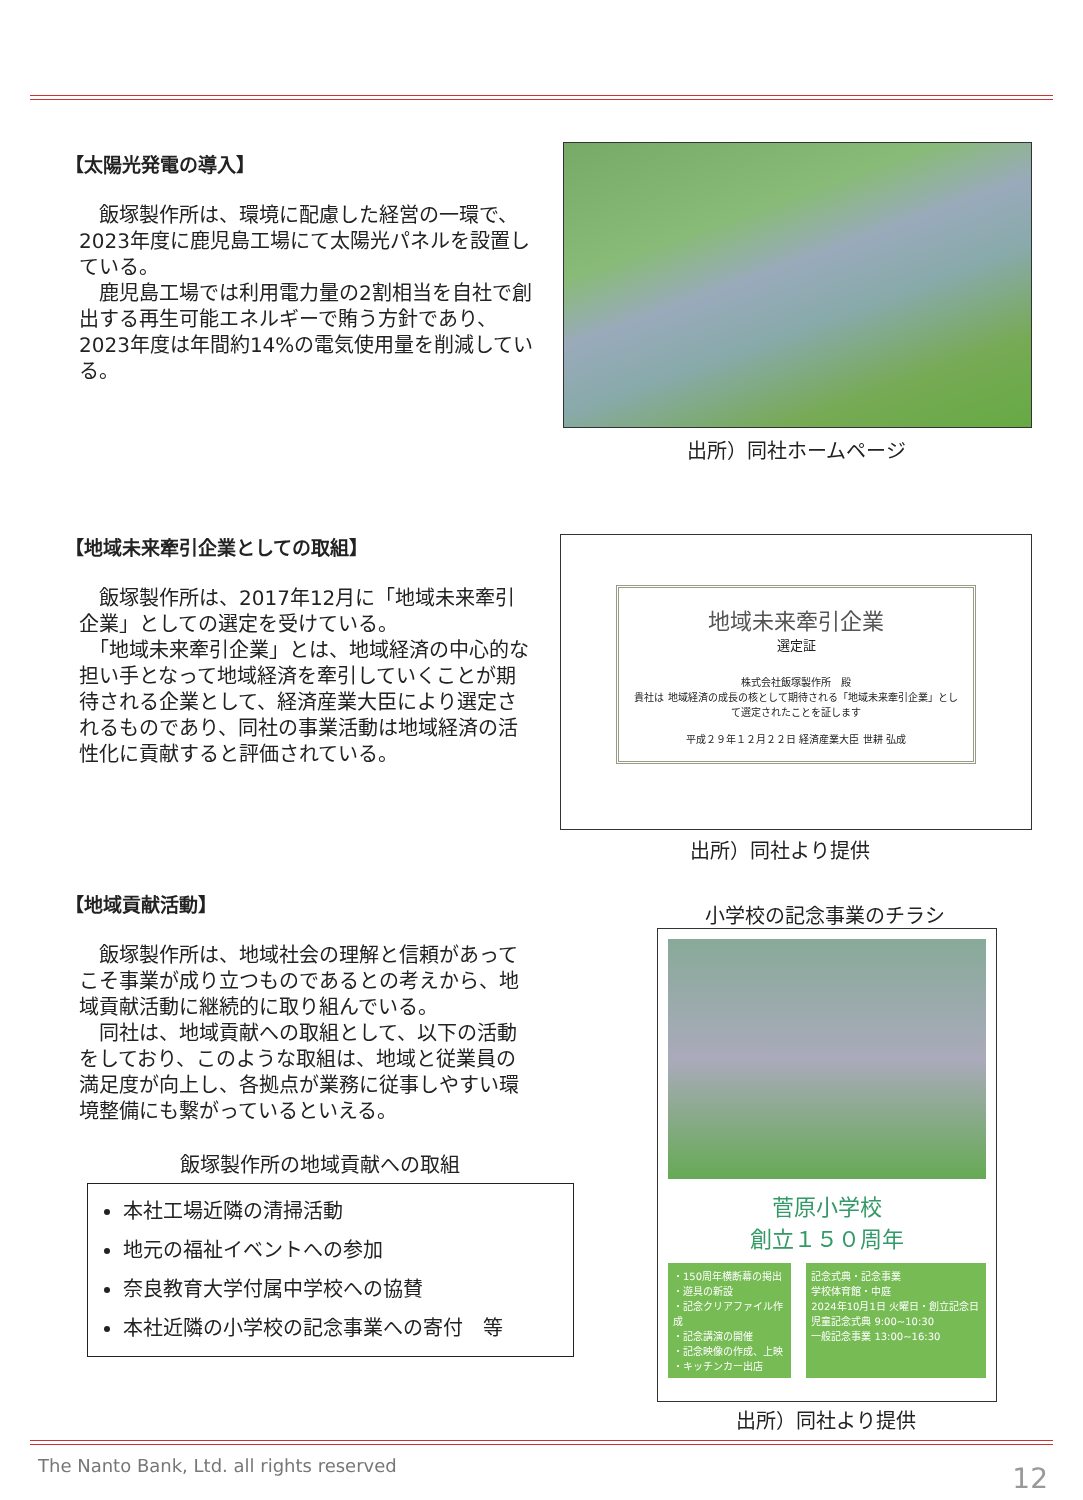【太陽光発電の導入】
　飯塚製作所は、環境に配慮した経営の一環で、2023年度に鹿児島工場にて太陽光パネルを設置している。
　鹿児島工場では利用電力量の2割相当を自社で創出する再生可能エネルギーで賄う方針であり、2023年度は年間約14%の電気使用量を削減している。
出所）同社ホームページ
【地域未来牽引企業としての取組】
　飯塚製作所は、2017年12月に「地域未来牽引企業」としての選定を受けている。
　「地域未来牽引企業」とは、地域経済の中心的な担い手となって地域経済を牽引していくことが期待される企業として、経済産業大臣により選定されるものであり、同社の事業活動は地域経済の活性化に貢献すると評価されている。
地域未来牽引企業
選定証
株式会社飯塚製作所　殿
貴社は 地域経済の成長の核として期待される「地域未来牽引企業」として選定されたことを証します
平成２９年１２月２２日 経済産業大臣 世耕 弘成
出所）同社より提供
【地域貢献活動】
　飯塚製作所は、地域社会の理解と信頼があってこそ事業が成り立つものであるとの考えから、地域貢献活動に継続的に取り組んでいる。
　同社は、地域貢献への取組として、以下の活動をしており、このような取組は、地域と従業員の満足度が向上し、各拠点が業務に従事しやすい環境整備にも繋がっているといえる。
飯塚製作所の地域貢献への取組
本社工場近隣の清掃活動
地元の福祉イベントへの参加
奈良教育大学付属中学校への協賛
本社近隣の小学校の記念事業への寄付　等
小学校の記念事業のチラシ
菅原小学校
創立１５０周年
・150周年横断幕の掲出
・遊具の新設
・記念クリアファイル作成
・記念講演の開催
・記念映像の作成、上映
・キッチンカー出店
記念式典・記念事業
学校体育館・中庭
2024年10月1日 火曜日・創立記念日
児童記念式典 9:00~10:30
一般記念事業 13:00~16:30
出所）同社より提供
The Nanto Bank, Ltd. all rights reserved
12